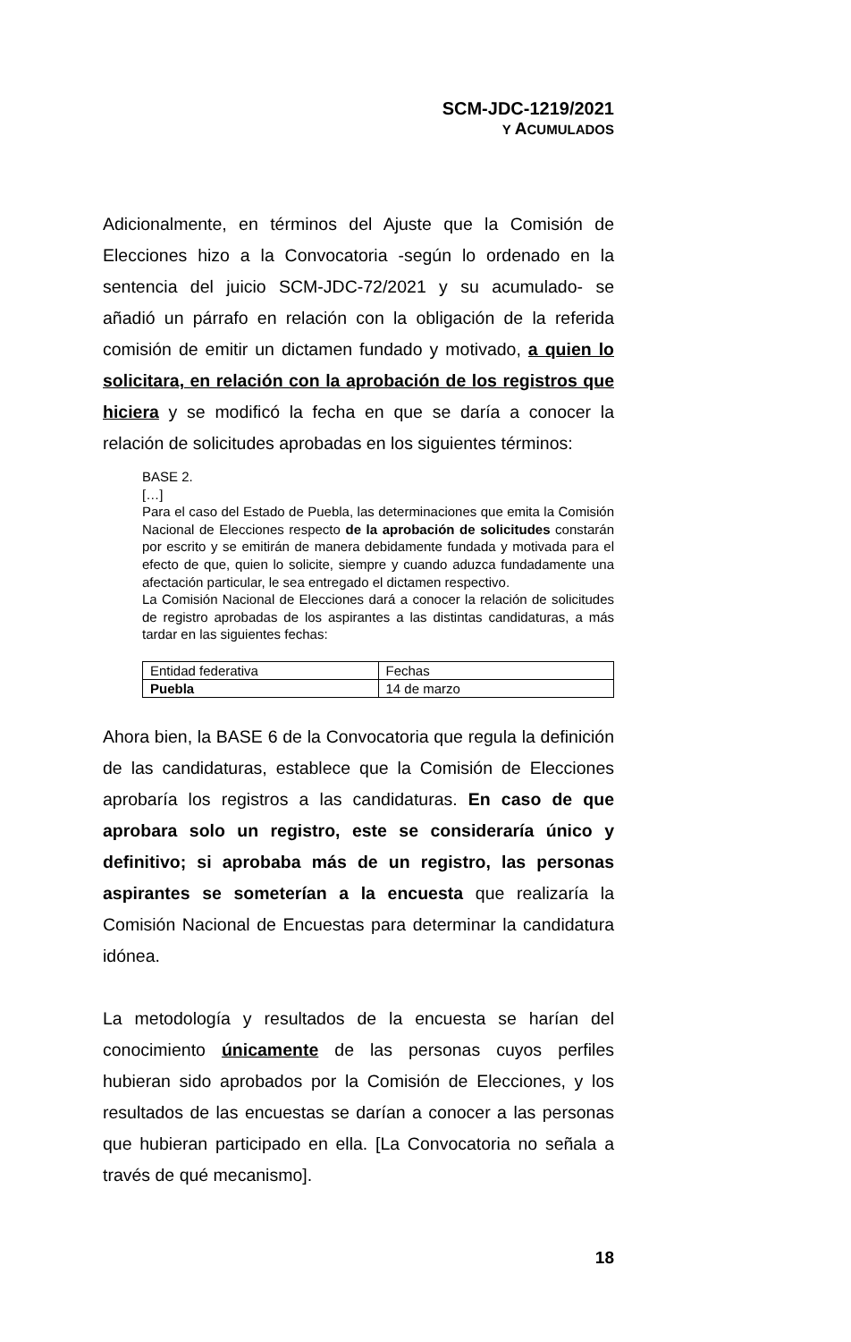SCM-JDC-1219/2021
Y ACUMULADOS
Adicionalmente, en términos del Ajuste que la Comisión de Elecciones hizo a la Convocatoria -según lo ordenado en la sentencia del juicio SCM-JDC-72/2021 y su acumulado- se añadió un párrafo en relación con la obligación de la referida comisión de emitir un dictamen fundado y motivado, a quien lo solicitara, en relación con la aprobación de los registros que hiciera y se modificó la fecha en que se daría a conocer la relación de solicitudes aprobadas en los siguientes términos:
BASE 2.
[…]
Para el caso del Estado de Puebla, las determinaciones que emita la Comisión Nacional de Elecciones respecto de la aprobación de solicitudes constarán por escrito y se emitirán de manera debidamente fundada y motivada para el efecto de que, quien lo solicite, siempre y cuando aduzca fundadamente una afectación particular, le sea entregado el dictamen respectivo.
La Comisión Nacional de Elecciones dará a conocer la relación de solicitudes de registro aprobadas de los aspirantes a las distintas candidaturas, a más tardar en las siguientes fechas:
| Entidad federativa | Fechas |
| Puebla | 14 de marzo |
Ahora bien, la BASE 6 de la Convocatoria que regula la definición de las candidaturas, establece que la Comisión de Elecciones aprobaría los registros a las candidaturas. En caso de que aprobara solo un registro, este se consideraría único y definitivo; si aprobaba más de un registro, las personas aspirantes se someterían a la encuesta que realizaría la Comisión Nacional de Encuestas para determinar la candidatura idónea.
La metodología y resultados de la encuesta se harían del conocimiento únicamente de las personas cuyos perfiles hubieran sido aprobados por la Comisión de Elecciones, y los resultados de las encuestas se darían a conocer a las personas que hubieran participado en ella. [La Convocatoria no señala a través de qué mecanismo].
18